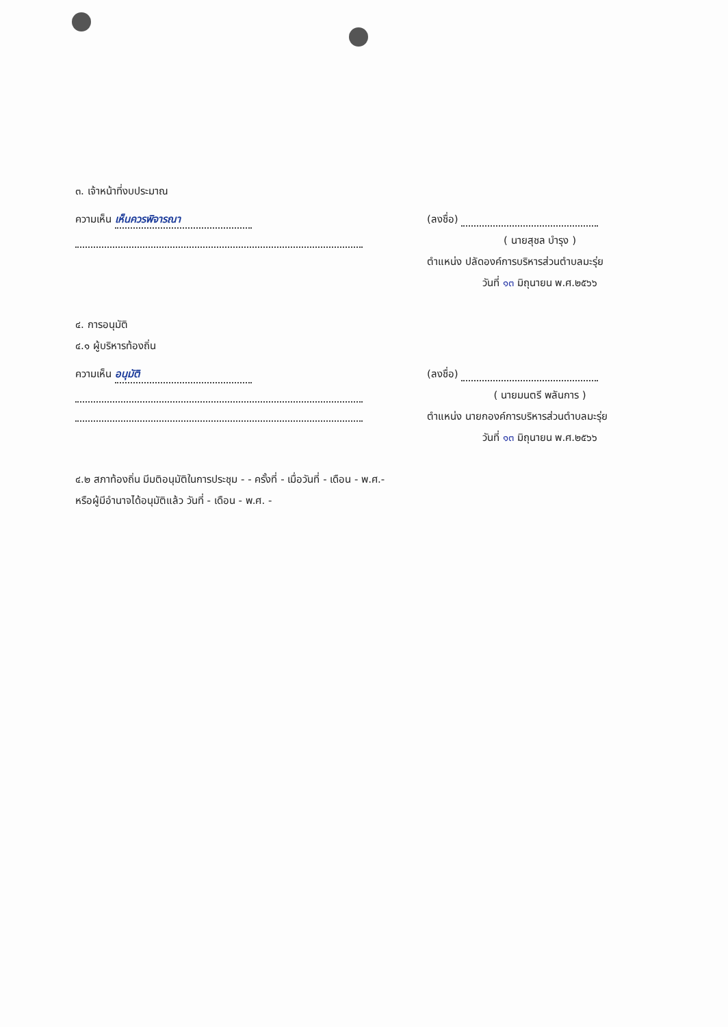๓. เจ้าหน้าที่งบประมาณ
ความเห็น เห็นควรพิจารณา (ลงชื่อ)
( นายสุชล บำรุง )
ตำแหน่ง ปลัดองค์การบริหารส่วนตำบลมะรุ่ย
วันที่ ๑๓ มิถุนายน พ.ศ.๒๕๖๖
๔. การอนุมัติ
๔.๑ ผู้บริหารท้องถิ่น
ความเห็น อนุมัติ (ลงชื่อ)
( นายมนตรี พลันการ )
ตำแหน่ง นายกองค์การบริหารส่วนตำบลมะรุ่ย
วันที่ ๑๓ มิถุนายน พ.ศ.๒๕๖๖
๔.๒ สภาท้องถิ่น มีมติอนุมัติในการประชุม - - ครั้งที่ - เมื่อวันที่ - เดือน - พ.ศ.-
หรือผู้มีอำนาจได้อนุมัติแล้ว วันที่ - เดือน - พ.ศ. -